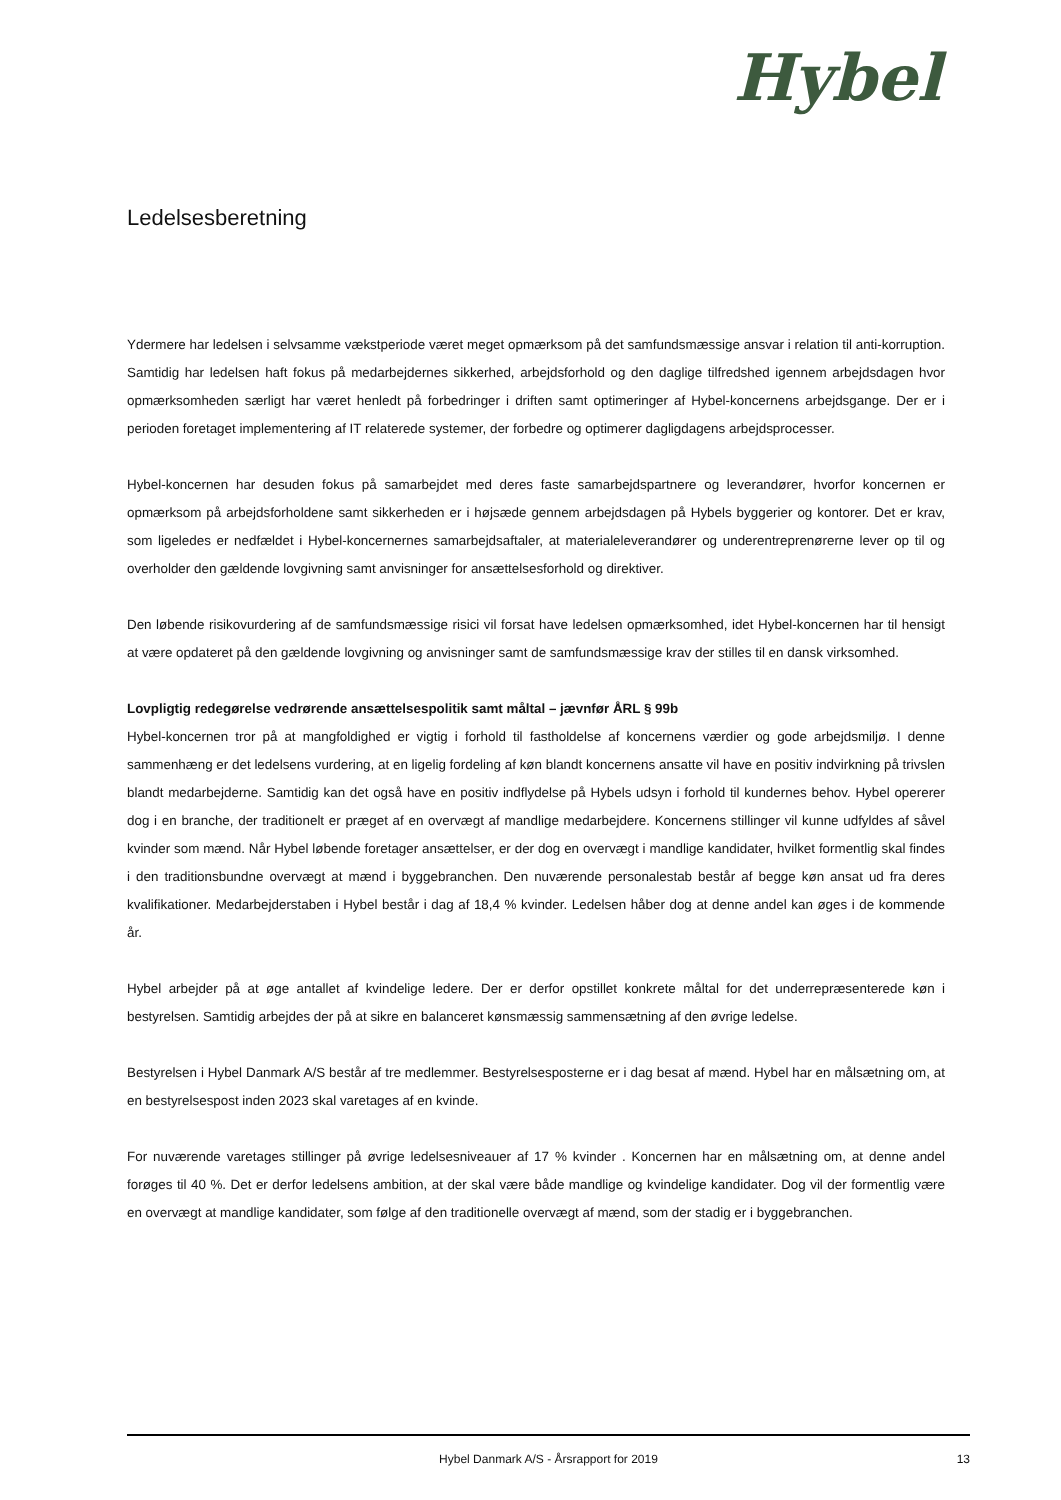Hybel
Ledelsesberetning
Ydermere har ledelsen i selvsamme vækstperiode været meget opmærksom på det samfundsmæssige ansvar i relation til anti-korruption. Samtidig har ledelsen haft fokus på medarbejdernes sikkerhed, arbejdsforhold og den daglige tilfredshed igennem arbejdsdagen hvor opmærksomheden særligt har været henledt på forbedringer i driften samt optimeringer af Hybel-koncernens arbejdsgange. Der er i perioden foretaget implementering af IT relaterede systemer, der forbedre og optimerer dagligdagens arbejdsprocesser.
Hybel-koncernen har desuden fokus på samarbejdet med deres faste samarbejdspartnere og leverandører, hvorfor koncernen er opmærksom på arbejdsforholdene samt sikkerheden er i højsæde gennem arbejdsdagen på Hybels byggerier og kontorer. Det er krav, som ligeledes er nedfældet i Hybel-koncernernes samarbejdsaftaler, at materialeleverandører og underentreprenørerne lever op til og overholder den gældende lovgivning samt anvisninger for ansættelsesforhold og direktiver.
Den løbende risikovurdering af de samfundsmæssige risici vil forsat have ledelsen opmærksomhed, idet Hybel-koncernen har til hensigt at være opdateret på den gældende lovgivning og anvisninger samt de samfundsmæssige krav der stilles til en dansk virksomhed.
Lovpligtig redegørelse vedrørende ansættelsespolitik samt måltal – jævnfør ÅRL § 99b
Hybel-koncernen tror på at mangfoldighed er vigtig i forhold til fastholdelse af koncernens værdier og gode arbejdsmiljø. I denne sammenhæng er det ledelsens vurdering, at en ligelig fordeling af køn blandt koncernens ansatte vil have en positiv indvirkning på trivslen blandt medarbejderne. Samtidig kan det også have en positiv indflydelse på Hybels udsyn i forhold til kundernes behov. Hybel opererer dog i en branche, der traditionelt er præget af en overvægt af mandlige medarbejdere. Koncernens stillinger vil kunne udfyldes af såvel kvinder som mænd. Når Hybel løbende foretager ansættelser, er der dog en overvægt i mandlige kandidater, hvilket formentlig skal findes i den traditionsbundne overvægt at mænd i byggebranchen. Den nuværende personalestab består af begge køn ansat ud fra deres kvalifikationer. Medarbejderstaben i Hybel består i dag af 18,4 % kvinder. Ledelsen håber dog at denne andel kan øges i de kommende år.
Hybel arbejder på at øge antallet af kvindelige ledere. Der er derfor opstillet konkrete måltal for det underrepræsenterede køn i bestyrelsen. Samtidig arbejdes der på at sikre en balanceret kønsmæssig sammensætning af den øvrige ledelse.
Bestyrelsen i Hybel Danmark A/S består af tre medlemmer. Bestyrelsesposterne er i dag besat af mænd. Hybel har en målsætning om, at en bestyrelsespost inden 2023 skal varetages af en kvinde.
For nuværende varetages stillinger på øvrige ledelsesniveauer af 17 % kvinder . Koncernen har en målsætning om, at denne andel forøges til 40 %. Det er derfor ledelsens ambition, at der skal være både mandlige og kvindelige kandidater. Dog vil der formentlig være en overvægt at mandlige kandidater, som følge af den traditionelle overvægt af mænd, som der stadig er i byggebranchen.
Hybel Danmark A/S - Årsrapport for 2019
13